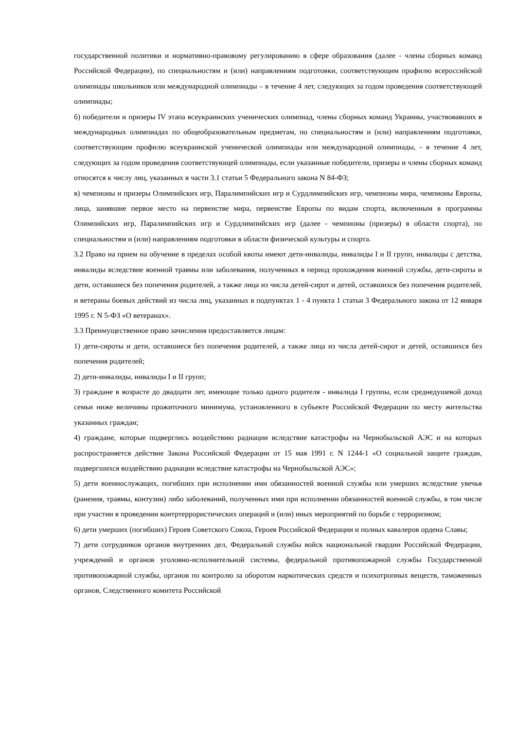государственной политики и нормативно-правовому регулированию в сфере образования (далее - члены сборных команд Российской Федерации), по специальностям и (или) направлениям подготовки, соответствующим профилю всероссийской олимпиады школьников или международной олимпиады – в течение 4 лет, следующих за годом проведения соответствующей олимпиады;
б) победители и призеры IV этапа всеукраинских ученических олимпиад, члены сборных команд Украины, участвовавших в международных олимпиадах по общеобразовательным предметам, по специальностям и (или) направлениям подготовки, соответствующим профилю всеукраинской ученической олимпиады или международной олимпиады, - в течение 4 лет, следующих за годом проведения соответствующей олимпиады, если указанные победители, призеры и члены сборных команд относятся к числу лиц, указанных в части 3.1 статьи 5 Федерального закона N 84-ФЗ;
в) чемпионы и призеры Олимпийских игр, Паралимпийских игр и Сурдлимпийских игр, чемпионы мира, чемпионы Европы, лица, занявшие первое место на первенстве мира, первенстве Европы по видам спорта, включенным в программы Олимпийских игр, Паралимпийских игр и Сурдлимпийских игр (далее - чемпионы (призеры) в области спорта), по специальностям и (или) направлениям подготовки в области физической культуры и спорта.
3.2 Право на прием на обучение в пределах особой квоты имеют дети-инвалиды, инвалиды I и II групп, инвалиды с детства, инвалиды вследствие военной травмы или заболевания, полученных в период прохождения военной службы, дети-сироты и дети, оставшиеся без попечения родителей, а также лица из числа детей-сирот и детей, оставшихся без попечения родителей, и ветераны боевых действий из числа лиц, указанных в подпунктах 1 - 4 пункта 1 статьи 3 Федерального закона от 12 января 1995 г. N 5-ФЗ «О ветеранах».
3.3 Преимущественное право зачисления предоставляется лицам:
1) дети-сироты и дети, оставшиеся без попечения родителей, а также лица из числа детей-сирот и детей, оставшихся без попечения родителей;
2) дети-инвалиды, инвалиды I и II групп;
3) граждане в возрасте до двадцати лет, имеющие только одного родителя - инвалида I группы, если среднедушевой доход семьи ниже величины прожиточного минимума, установленного в субъекте Российской Федерации по месту жительства указанных граждан;
4) граждане, которые подверглись воздействию радиации вследствие катастрофы на Чернобыльской АЭС и на которых распространяется действие Закона Российской Федерации от 15 мая 1991 г. N 1244-1 «О социальной защите граждан, подвергшихся воздействию радиации вследствие катастрофы на Чернобыльской АЭС»;
5) дети военнослужащих, погибших при исполнении ими обязанностей военной службы или умерших вследствие увечья (ранения, травмы, контузии) либо заболеваний, полученных ими при исполнении обязанностей военной службы, в том числе при участии в проведении контртеррористических операций и (или) иных мероприятий по борьбе с терроризмом;
6) дети умерших (погибших) Героев Советского Союза, Героев Российской Федерации и полных кавалеров ордена Славы;
7) дети сотрудников органов внутренних дел, Федеральной службы войск национальной гвардии Российской Федерации, учреждений и органов уголовно-исполнительной системы, федеральной противопожарной службы Государственной противопожарной службы, органов по контролю за оборотом наркотических средств и психотропных веществ, таможенных органов, Следственного комитета Российской